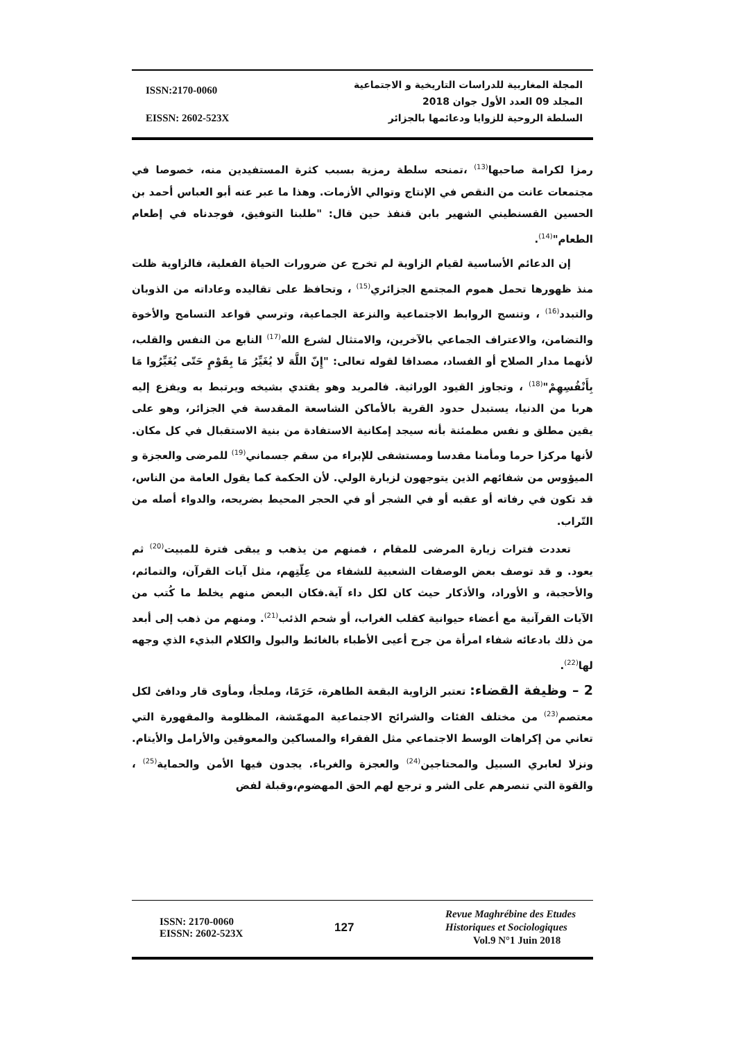ISSN:2170-0060
EISSN: 2602-523X
المجلة المغاربية للدراسات التاريخية و الاجتماعية
المجلد 09 العدد الأول جوان 2018
السلطة الروحية للزوايا ودعائمها بالجزائر
رمزا لكرامة صاحبها<sup>(13)</sup> ،تمنحه سلطة رمزية بسبب كثرة المستفيدين منه، خصوصا في مجتمعات عانت من النقص في الإنتاج وتوالي الأزمات. وهذا ما عبر عنه أبو العباس أحمد بن الحسين القسنطيني الشهير بابن قنفذ حين قال: "طلبنا التوفيق، فوجدناه في إطعام الطعام"<sup>(14)</sup>.
إن الدعائم الأساسية لقيام الزاوية لم تخرج عن ضرورات الحياة الفعلية، فالزاوية ظلت منذ ظهورها تحمل هموم المجتمع الجزائري<sup>(15)</sup> ، وتحافظ على تقاليده وعاداته من الذوبان والتبدد<sup>(16)</sup> ، وتنسج الروابط الاجتماعية والنزعة الجماعية، وترسي قواعد التسامح والأخوة والتضامن، والاعتراف الجماعي بالآخرين، والامتثال لشرع الله<sup>(17)</sup> النابع من النفس والقلب، لأنهما مدار الصلاح أو الفساد، مصداقا لقوله تعالى: "إِنّ اللَّهَ لا يُغَيِّرُ مَا بِقَوْمٍ حَتّى يُغَيِّرُوا مَا بِأَنْفُسِهِمْ"<sup>(18)</sup> ، وتجاوز القيود الوراثية. فالمريد وهو يقتدي بشيخه ويرتبط به ويفزع إليه هربا من الدنيا، يستبدل حدود القرية بالأماكن الشاسعة المقدسة في الجزائر، وهو على يقين مطلق و نفس مطمئنة بأنه سيجد إمكانية الاستفادة من بنية الاستقبال في كل مكان. لأنها مركزا حرما ومأمنا مقدسا ومستشفى للإبراء من سقم جسماني<sup>(19)</sup> للمرضى والعجزة و الميؤوس من شفائهم الذين يتوجهون لزيارة الولي. لأن الحكمة كما يقول العامة من الناس، قد تكون في رفاته أو عقبه أو في الشجر أو في الحجر المحيط بضريحه، والدواء أصله من التّراب.
تعددت فترات زيارة المرضى للمقام ، فمنهم من يذهب و يبقى فترة للمبيت<sup>(20)</sup> ثم يعود. و قد توصف بعض الوصفات الشعبية للشفاء من عِلّتِهم، مثل آيات القرآن، والتمائم، والأحجبة، و الأوراد، والأذكار حيث كان لكل داء آية.فكان البعض منهم يخلط ما كُتب من الآيات القرآنية مع أعضاء حيوانية كقلب الغراب، أو شحم الذئب<sup>(21)</sup>. ومنهم من ذهب إلى أبعد من ذلك بادعائه شفاء امرأة من جرح أعيى الأطباء بالغائط والبول والكلام البذيء الذي وجهه لها<sup>(22)</sup>.
2 – وظيفة القضاء: تعتبر الزاوية البقعة الطاهرة، حَرَمًا، وملجأ، ومأوى قار ودافئ لكل معتصم<sup>(23)</sup> من مختلف الفئات والشرائح الاجتماعية المهمّشة، المظلومة والمقهورة التي تعاني من إكراهات الوسط الاجتماعي مثل الفقراء والمساكين والمعوقين والأرامل والأيتام. ونزلا لعابري السبيل والمحتاجين<sup>(24)</sup> والعجزة والغرباء. يجدون فيها الأمن والحماية<sup>(25)</sup> ، والقوة التي تنصرهم على الشر و ترجع لهم الحق المهضوم،وقبلة لفض
ISSN: 2170-0060
EISSN: 2602-523X
127
Revue Maghrébine des Etudes
Historiques et Sociologiques
Vol.9 N°1 Juin 2018